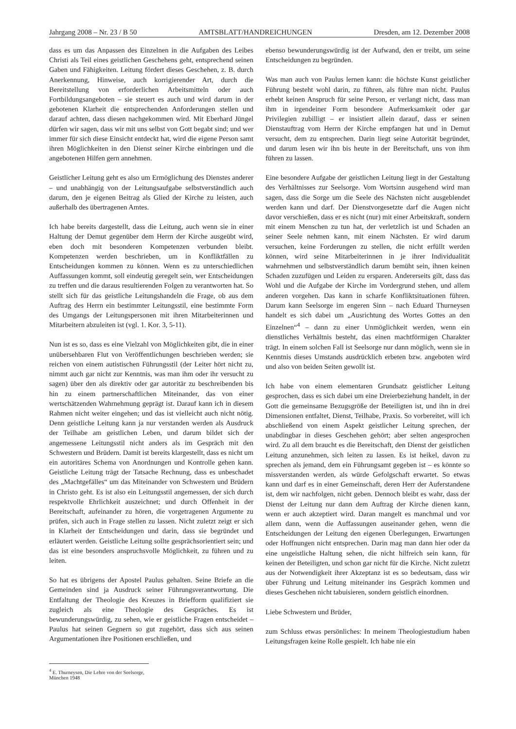Jahrgang 2008 – Nr. 23 / B 50 AMTSBLATT/HANDREICHUNGEN Dresden, am 12. Dezember 2008
dass es um das Anpassen des Einzelnen in die Aufgaben des Leibes Christi als Teil eines geistlichen Geschehens geht, entsprechend seinen Gaben und Fähigkeiten. Leitung fördert dieses Geschehen, z. B. durch Anerkennung, Hinweise, auch korrigierender Art, durch die Bereitstellung von erforderlichen Arbeitsmitteln oder auch Fortbildungsangeboten – sie steuert es auch und wird darum in der gebotenen Klarheit die entsprechenden Anforderungen stellen und darauf achten, dass diesen nachgekommen wird. Mit Eberhard Jüngel dürfen wir sagen, dass wir mit uns selbst von Gott begabt sind; und wer immer für sich diese Einsicht entdeckt hat, wird die eigene Person samt ihren Möglichkeiten in den Dienst seiner Kirche einbringen und die angebotenen Hilfen gern annehmen.
Geistlicher Leitung geht es also um Ermöglichung des Dienstes anderer – und unabhängig von der Leitungsaufgabe selbstverständlich auch darum, den je eigenen Beitrag als Glied der Kirche zu leisten, auch außerhalb des übertragenen Amtes.
Ich habe bereits dargestellt, dass die Leitung, auch wenn sie in einer Haltung der Demut gegenüber dem Herrn der Kirche ausgeübt wird, eben doch mit besonderen Kompetenzen verbunden bleibt. Kompetenzen werden beschrieben, um in Konfliktfällen zu Entscheidungen kommen zu können. Wenn es zu unterschiedlichen Auffassungen kommt, soll eindeutig geregelt sein, wer Entscheidungen zu treffen und die daraus resultierenden Folgen zu verantworten hat. So stellt sich für das geistliche Leitungshandeln die Frage, ob aus dem Auftrag des Herrn ein bestimmter Leitungsstil, eine bestimmte Form des Umgangs der Leitungspersonen mit ihren Mitarbeiterinnen und Mitarbeitern abzuleiten ist (vgl. 1. Kor. 3, 5-11).
Nun ist es so, dass es eine Vielzahl von Möglichkeiten gibt, die in einer unübersehbaren Flut von Veröffentlichungen beschrieben werden; sie reichen von einem autistischen Führungsstil (der Leiter hört nicht zu, nimmt auch gar nicht zur Kenntnis, was man ihm oder ihr versucht zu sagen) über den als direktiv oder gar autoritär zu beschreibenden bis hin zu einem partnerschaftlichen Miteinander, das von einer wertschätzenden Wahrnehmung geprägt ist. Darauf kann ich in diesem Rahmen nicht weiter eingehen; und das ist vielleicht auch nicht nötig. Denn geistliche Leitung kann ja nur verstanden werden als Ausdruck der Teilhabe am geistlichen Leben, und darum bildet sich der angemessene Leitungsstil nicht anders als im Gespräch mit den Schwestern und Brüdern. Damit ist bereits klargestellt, dass es nicht um ein autoritäres Schema von Anordnungen und Kontrolle gehen kann. Geistliche Leitung trägt der Tatsache Rechnung, dass es unbeschadet des „Machtgefälles“ um das Miteinander von Schwestern und Brüdern in Christo geht. Es ist also ein Leitungsstil angemessen, der sich durch respektvolle Ehrlichkeit auszeichnet; und durch Offenheit in der Bereitschaft, aufeinander zu hören, die vorgetragenen Argumente zu prüfen, sich auch in Frage stellen zu lassen. Nicht zuletzt zeigt er sich in Klarheit der Entscheidungen und darin, dass sie begründet und erläutert werden. Geistliche Leitung sollte gesprächsorientiert sein; und das ist eine besonders anspruchsvolle Möglichkeit, zu führen und zu leiten.
So hat es übrigens der Apostel Paulus gehalten. Seine Briefe an die Gemeinden sind ja Ausdruck seiner Führungsverantwortung. Die Entfaltung der Theologie des Kreuzes in Briefform qualifiziert sie zugleich als eine Theologie des Gespräches. Es ist bewunderungswürdig, zu sehen, wie er geistliche Fragen entscheidet – Paulus hat seinen Gegnern so gut zugehört, dass sich aus seinen Argumentationen ihre Positionen erschließen, und
ebenso bewunderungswürdig ist der Aufwand, den er treibt, um seine Entscheidungen zu begründen.
Was man auch von Paulus lernen kann: die höchste Kunst geistlicher Führung besteht wohl darin, zu führen, als führe man nicht. Paulus erhebt keinen Anspruch für seine Person, er verlangt nicht, dass man ihm in irgendeiner Form besondere Aufmerksamkeit oder gar Privilegien zubilligt – er insistiert allein darauf, dass er seinen Dienstauftrag vom Herrn der Kirche empfangen hat und in Demut versucht, dem zu entsprechen. Darin liegt seine Autorität begründet, und darum lesen wir ihn bis heute in der Bereitschaft, uns von ihm führen zu lassen.
Eine besondere Aufgabe der geistlichen Leitung liegt in der Gestaltung des Verhältnisses zur Seelsorge. Vom Wortsinn ausgehend wird man sagen, dass die Sorge um die Seele des Nächsten nicht ausgeblendet werden kann und darf. Der Dienstvorgesetzte darf die Augen nicht davor verschießen, dass er es nicht (nur) mit einer Arbeitskraft, sondern mit einem Menschen zu tun hat, der verletzlich ist und Schaden an seiner Seele nehmen kann, mit einem Nächsten. Er wird darum versuchen, keine Forderungen zu stellen, die nicht erfüllt werden können, wird seine Mitarbeiterinnen in je ihrer Individualität wahrnehmen und selbstverständlich darum bemüht sein, ihnen keinen Schaden zuzufügen und Leiden zu ersparen. Andererseits gilt, dass das Wohl und die Aufgabe der Kirche im Vordergrund stehen, und allem anderen vorgehen. Das kann in scharfe Konfliktsituationen führen. Darum kann Seelsorge im engeren Sinn – nach Eduard Thurneysen handelt es sich dabei um „Ausrichtung des Wortes Gottes an den Einzelnen“<sup>4</sup> – dann zu einer Unmöglichkeit werden, wenn ein dienstliches Verhältnis besteht, das einen machtförmigen Charakter trägt. In einem solchen Fall ist Seelsorge nur dann möglich, wenn sie in Kenntnis dieses Umstands ausdrücklich erbeten bzw. angeboten wird und also von beiden Seiten gewollt ist.
Ich habe von einem elementaren Grundsatz geistlicher Leitung gesprochen, dass es sich dabei um eine Dreierbeziehung handelt, in der Gott die gemeinsame Bezugsgröße der Beteiligten ist, und ihn in drei Dimensionen entfaltet, Dienst, Teilhabe, Praxis. So vorbereitet, will ich abschließend von einem Aspekt geistlicher Leitung sprechen, der unabdingbar in dieses Geschehen gehört; aber selten angesprochen wird. Zu all dem braucht es die Bereitschaft, den Dienst der geistlichen Leitung anzunehmen, sich leiten zu lassen. Es ist heikel, davon zu sprechen als jemand, dem ein Führungsamt gegeben ist – es könnte so missverstanden werden, als würde Gefolgschaft erwartet. So etwas kann und darf es in einer Gemeinschaft, deren Herr der Auferstandene ist, dem wir nachfolgen, nicht geben. Dennoch bleibt es wahr, dass der Dienst der Leitung nur dann dem Auftrag der Kirche dienen kann, wenn er auch akzeptiert wird. Daran mangelt es manchmal und vor allem dann, wenn die Auffassungen auseinander gehen, wenn die Entscheidungen der Leitung den eigenen Überlegungen, Erwartungen oder Hoffnungen nicht entsprechen. Darin mag man dann hier oder da eine ungeistliche Haltung sehen, die nicht hilfreich sein kann, für keinen der Beteiligten, und schon gar nicht für die Kirche. Nicht zuletzt aus der Notwendigkeit ihrer Akzeptanz ist es so bedeutsam, dass wir über Führung und Leitung miteinander ins Gespräch kommen und dieses Geschehen nicht tabuisieren, sondern geistlich einordnen.
Liebe Schwestern und Brüder,
zum Schluss etwas persönliches: In meinem Theologiestudium haben Leitungsfragen keine Rolle gespielt. Ich habe nie ein
<sup>4</sup> E. Thurneysen, Die Lehre von der Seelsorge, München 1948